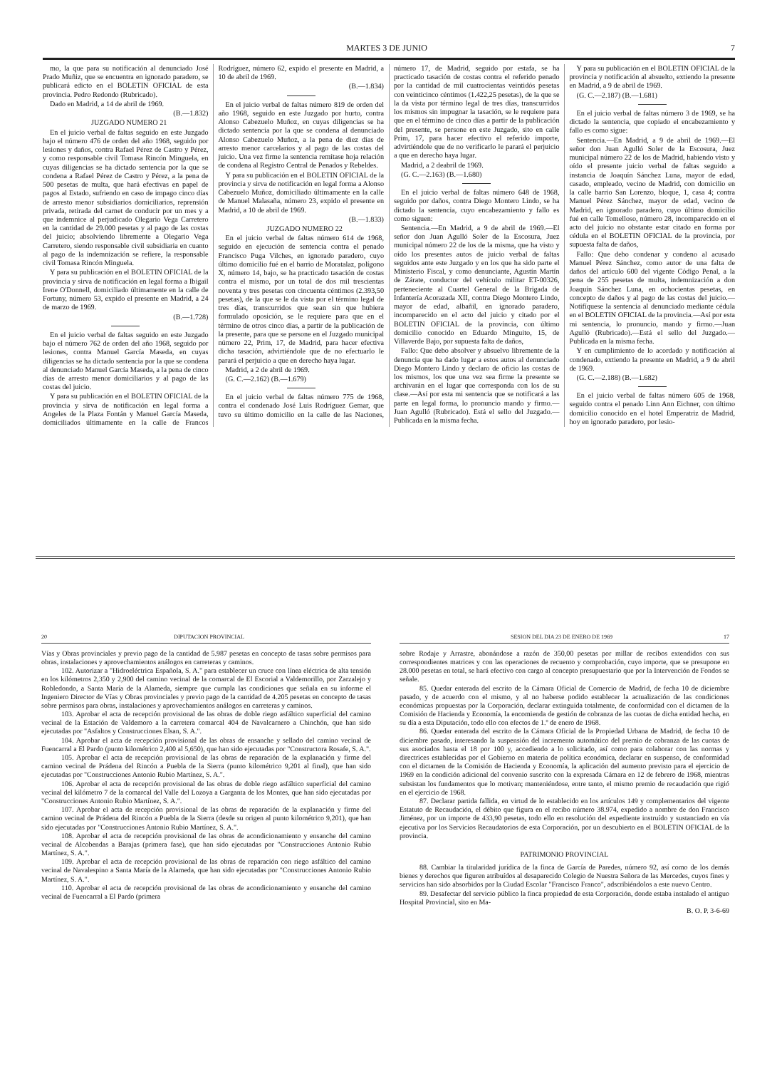MARTES 3 DE JUNIO 7
mo, la que para su notificación al denunciado José Prado Muñiz, que se encuentra en ignorado paradero, se publicará edicto en el BOLETIN OFICIAL de esta provincia. Pedro Redondo (Rubricado).
Dado en Madrid, a 14 de abril de 1969.
(B.—1.832)
JUZGADO NUMERO 21
En el juicio verbal de faltas seguido en este Juzgado bajo el número 476 de orden del año 1968, seguido por lesiones y daños, contra Rafael Pérez de Castro y Pérez, y como responsable civil Tomasa Rincón Minguela, en cuyas diligencias se ha dictado sentencia por la que se condena a Rafael Pérez de Castro y Pérez, a la pena de 500 pesetas de multa, que hará efectivas en papel de pagos al Estado, sufriendo en caso de impago cinco días de arresto menor subsidiarios domiciliarios, reprensión privada, retirada del carnet de conducir por un mes y a que indemnice al perjudicado Olegario Vega Carretero en la cantidad de 29.000 pesetas y al pago de las costas del juicio; absolviendo libremente a Olegario Vega Carretero, siendo responsable civil subsidiaria en cuanto al pago de la indemnización se refiere, la responsable civil Tomasa Rincón Minguela.
Y para su publicación en el BOLETIN OFICIAL de la provincia y sirva de notificación en legal forma a Ibigail Irene O'Donnell, domiciliado últimamente en la calle de Fortuny, número 53, expido el presente en Madrid, a 24 de marzo de 1969.
(B.—1.728)
En el juicio verbal de faltas seguido en este Juzgado bajo el número 762 de orden del año 1968, seguido por lesiones, contra Manuel García Maseda, en cuyas diligencias se ha dictado sentencia por la que se condena al denunciado Manuel García Maseda, a la pena de cinco días de arresto menor domiciliarios y al pago de las costas del juicio.
Y para su publicación en el BOLETIN OFICIAL de la provincia y sirva de notificación en legal forma a Angeles de la Plaza Fontán y Manuel García Maseda, domiciliados últimamente en la calle de Francos Rodríguez, número 62, expido el presente en Madrid, a 10 de abril de 1969.
(B.—1.834)
En el juicio verbal de faltas número 819 de orden del año 1968, seguido en este Juzgado por hurto, contra Alonso Cabezuelo Muñoz, en cuyas diligencias se ha dictado sentencia por la que se condena al denunciado Alonso Cabezuelo Muñoz, a la pena de diez días de arresto menor carcelarios y al pago de las costas del juicio. Una vez firme la sentencia remítase hoja relación de condena al Registro Central de Penados y Rebeldes.
Y para su publicación en el BOLETIN OFICIAL de la provincia y sirva de notificación en legal forma a Alonso Cabezuelo Muñoz, domiciliado últimamente en la calle de Manuel Malasaña, número 23, expido el presente en Madrid, a 10 de abril de 1969.
(B.—1.833)
JUZGADO NUMERO 22
En el juicio verbal de faltas número 614 de 1968, seguido en ejecución de sentencia contra el penado Francisco Puga Vilches, en ignorado paradero, cuyo último domicilio fué en el barrio de Moratalaz, polígono X, número 14, bajo, se ha practicado tasación de costas contra el mismo, por un total de dos mil trescientas noventa y tres pesetas con cincuenta céntimos (2.393,50 pesetas), de la que se le da vista por el término legal de tres días, transcurridos que sean sin que hubiera formulado oposición, se le requiere para que en el término de otros cinco días, a partir de la publicación de la presente, para que se persone en el Juzgado municipal número 22, Prim, 17, de Madrid, para hacer efectiva dicha tasación, advirtiéndole que de no efectuarlo le parará el perjuicio a que en derecho haya lugar.
Madrid, a 2 de abril de 1969.
(G. C.—2.162) (B.—1.679)
En el juicio verbal de faltas número 775 de 1968, contra el condenado José Luis Rodríguez Gemar, que tuvo su último domicilio en la calle de las Naciones, número 17, de Madrid, seguido por estafa, se ha practicado tasación de costas contra el referido penado por la cantidad de mil cuatrocientas veintidós pesetas con veinticinco céntimos (1.422,25 pesetas), de la que se la da vista por término legal de tres días, transcurridos los mismos sin impugnar la tasación, se le requiere para que en el término de cinco días a partir de la publicación del presente, se persone en este Juzgado, sito en calle Prim, 17, para hacer efectivo el referido importe, advirtiéndole que de no verificarlo le parará el perjuicio a que en derecho haya lugar.
Madrid, a 2 deabril de 1969.
(G. C.—2.163) (B.—1.680)
En el juicio verbal de faltas número 648 de 1968, seguido por daños, contra Diego Montero Lindo, se ha dictado la sentencia, cuyo encabezamiento y fallo es como siguen:
Sentencia.—En Madrid, a 9 de abril de 1969.—El señor don Juan Agulló Soler de la Escosura, Juez municipal número 22 de los de la misma, que ha visto y oído los presentes autos de juicio verbal de faltas seguidos ante este Juzgado y en los que ha sido parte el Ministerio Fiscal, y como denunciante, Agustín Martín de Zárate, conductor del vehículo militar ET-00326, perteneciente al Cuartel General de la Brigada de Infantería Acorazada XII, contra Diego Montero Lindo, mayor de edad, albañil, en ignorado paradero, incomparecido en el acto del juicio y citado por el BOLETIN OFICIAL de la provincia, con último domicilio conocido en Eduardo Minguito, 15, de Villaverde Bajo, por supuesta falta de daños,
Fallo: Que debo absolver y absuelvo libremente de la denuncia que ha dado lugar a estos autos al denunciado Diego Montero Lindo y declaro de oficio las costas de los mismos, los que una vez sea firme la presente se archivarán en el lugar que corresponda con los de su clase.—Así por esta mi sentencia que se notificará a las parte en legal forma, lo pronuncio mando y firmo.—Juan Agulló (Rubricado). Está el sello del Juzgado.—Publicada en la misma fecha.
Y para su publicación en el BOLETIN OFICIAL de la provincia y notificación al absuelto, extiendo la presente en Madrid, a 9 de abril de 1969.
(G. C.—2.187) (B.—1.681)
En el juicio verbal de faltas número 3 de 1969, se ha dictado la sentencia, que copiado el encabezamiento y fallo es como sigue:
Sentencia.—En Madrid, a 9 de abril de 1969.—El señor don Juan Agulló Soler de la Escosura, Juez municipal número 22 de los de Madrid, habiendo visto y oído el presente juicio verbal de faltas seguido a instancia de Joaquín Sánchez Luna, mayor de edad, casado, empleado, vecino de Madrid, con domicilio en la calle barrio San Lorenzo, bloque, 1, casa 4; contra Manuel Pérez Sánchez, mayor de edad, vecino de Madrid, en ignorado paradero, cuyo último domicilio fué en calle Tomelloso, número 28, incomparecido en el acto del juicio no obstante estar citado en forma por cédula en el BOLETIN OFICIAL de la provincia, por supuesta falta de daños,
Fallo: Que debo condenar y condeno al acusado Manuel Pérez Sánchez, como autor de una falta de daños del artículo 600 del vigente Código Penal, a la pena de 255 pesetas de multa, indemnización a don Joaquín Sánchez Luna, en ochocientas pesetas, en concepto de daños y al pago de las costas del juicio.—Notifíquese la sentencia al denunciado mediante cédula en el BOLETIN OFICIAL de la provincia.—Así por esta mi sentencia, lo pronuncio, mando y firmo.—Juan Agulló (Rubricado).—Está el sello del Juzgado.—Publicada en la misma fecha.
Y en cumplimiento de lo acordado y notificación al condenado, extiendo la presente en Madrid, a 9 de abril de 1969.
(G. C.—2.188) (B.—1.682)
En el juicio verbal de faltas número 605 de 1968, seguido contra el penado Linn Ann Eichner, con último domicilio conocido en el hotel Emperatriz de Madrid, hoy en ignorado paradero, por lesio-
20 DIPUTACION PROVINCIAL
Vías y Obras provinciales y previo pago de la cantidad de 5.987 pesetas en concepto de tasas sobre permisos para obras, instalaciones y aprovechamientos análogos en carreteras y caminos.
102. Autorizar a "Hidroeléctrica Española, S. A." para establecer un cruce con línea eléctrica de alta tensión en los kilómetros 2,350 y 2,900 del camino vecinal de la comarcal de El Escorial a Valdemorillo, por Zarzalejo y Robledondo, a Santa María de la Alameda, siempre que cumpla las condiciones que señala en su informe el Ingeniero Director de Vías y Obras provinciales y previo pago de la cantidad de 4.205 pesetas en concepto de tasas sobre permisos para obras, instalaciones y aprovechamientos análogos en carreteras y caminos.
103. Aprobar el acta de recepción provisional de las obras de doble riego asfáltico superficial del camino vecinal de la Estación de Valdemoro a la carretera comarcal 404 de Navalcarnero a Chinchón, que han sido ejecutadas por "Asfaltos y Construcciones Elsan, S. A.".
104. Aprobar el acta de recepción provisional de las obras de ensanche y sellado del camino vecinal de Fuencarral a El Pardo (punto kilométrico 2,400 al 5,650), que han sido ejecutadas por "Constructora Rosafe, S. A.".
105. Aprobar el acta de recepción provisional de las obras de reparación de la explanación y firme del camino vecinal de Prádena del Rincón a Puebla de la Sierra (punto kilométrico 9,201 al final), que han sido ejecutadas por "Construcciones Antonio Rubio Martínez, S. A.".
106. Aprobar el acta de recepción provisional de las obras de doble riego asfáltico superficial del camino vecinal del kilómetro 7 de la comarcal del Valle del Lozoya a Garganta de los Montes, que han sido ejecutadas por "Construcciones Antonio Rubio Martínez, S. A.".
107. Aprobar el acta de recepción provisional de las obras de reparación de la explanación y firme del camino vecinal de Prádena del Rincón a Puebla de la Sierra (desde su origen al punto kilométrico 9,201), que han sido ejecutadas por "Construcciones Antonio Rubio Martínez, S. A.".
108. Aprobar el acta de recepción provisional de las obras de acondicionamiento y ensanche del camino vecinal de Alcobendas a Barajas (primera fase), que han sido ejecutadas por "Construcciones Antonio Rubio Martínez, S. A.".
109. Aprobar el acta de recepción provisional de las obras de reparación con riego asfáltico del camino vecinal de Navalespino a Santa María de la Alameda, que han sido ejecutadas por "Construcciones Antonio Rubio Martínez, S. A.".
110. Aprobar el acta de recepción provisional de las obras de acondicionamiento y ensanche del camino vecinal de Fuencarral a El Pardo (primera
SESION DEL DIA 23 DE ENERO DE 1969 17
sobre Rodaje y Arrastre, abonándose a razón de 350,00 pesetas por millar de recibos extendidos con sus correspondientes matrices y con las operaciones de recuento y comprobación, cuyo importe, que se presupone en 28.000 pesetas en total, se hará efectivo con cargo al concepto presupuestario que por la Intervención de Fondos se señale.
85. Quedar enterada del escrito de la Cámara Oficial de Comercio de Madrid, de fecha 10 de diciembre pasado, y de acuerdo con el mismo, y al no haberse podido establecer la actualización de las condiciones económicas propuestas por la Corporación, declarar extinguida totalmente, de conformidad con el dictamen de la Comisión de Hacienda y Economía, la encomienda de gestión de cobranza de las cuotas de dicha entidad hecha, en su día a esta Diputación, todo ello con efectos de 1.º de enero de 1968.
86. Quedar enterada del escrito de la Cámara Oficial de la Propiedad Urbana de Madrid, de fecha 10 de diciembre pasado, interesando la suspensión del incremento automático del premio de cobranza de las cuotas de sus asociados hasta el 18 por 100 y, accediendo a lo solicitado, así como para colaborar con las normas y directrices establecidas por el Gobierno en materia de política económica, declarar en suspenso, de conformidad con el dictamen de la Comisión de Hacienda y Economía, la aplicación del aumento previsto para el ejercicio de 1969 en la condición adicional del convenio suscrito con la expresada Cámara en 12 de febrero de 1968, mientras subsistan los fundamentos que lo motivan; manteniéndose, entre tanto, el mismo premio de recaudación que rigió en el ejercicio de 1968.
87. Declarar partida fallida, en virtud de lo establecido en los artículos 149 y complementarios del vigente Estatuto de Recaudación, el débito que figura en el recibo número 38.974, expedido a nombre de don Francisco Jiménez, por un importe de 433,90 pesetas, todo ello en resolución del expediente instruído y sustanciado en vía ejecutiva por los Servicios Recaudatorios de esta Corporación, por un descubierto en el BOLETIN OFICIAL de la provincia.
PATRIMONIO PROVINCIAL
88. Cambiar la titularidad jurídica de la finca de García de Paredes, número 92, así como de los demás bienes y derechos que figuren atribuídos al desaparecido Colegio de Nuestra Señora de las Mercedes, cuyos fines y servicios han sido absorbidos por la Ciudad Escolar "Francisco Franco", adscribiéndolos a este nuevo Centro.
89. Desafectar del servicio público la finca propiedad de esta Corporación, donde estaba instalado el antiguo Hospital Provincial, sito en Ma-
B. O. P. 3-6-69